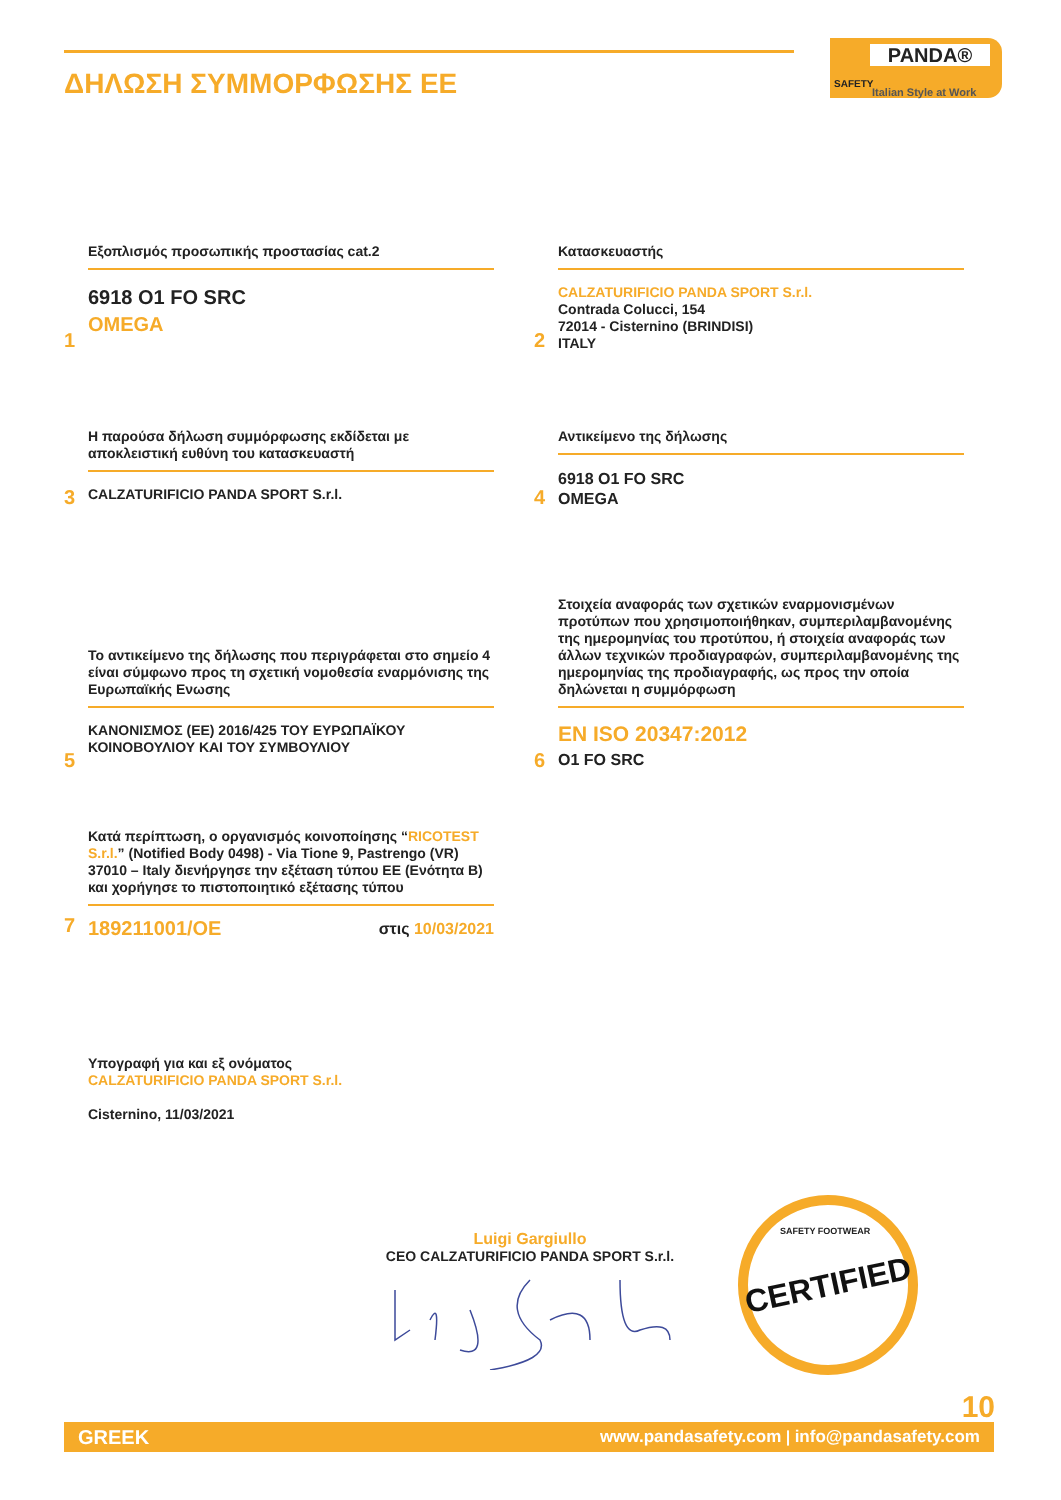ΔΗΛΩΣΗ ΣΥΜΜΟΡΦΩΣΗΣ ΕΕ
PANDA®
Italian Style at Work
SAFETY
1
Εξοπλισμός προσωπικής προστασίας cat.2
6918 O1 FO SRC
OMEGA
2
Κατασκευαστής
CALZATURIFICIO PANDA SPORT S.r.l.
Contrada Colucci, 154
72014 - Cisternino (BRINDISI)
ITALY
3
Η παρούσα δήλωση συμμόρφωσης εκδίδεται με αποκλειστική ευθύνη του κατασκευαστή
CALZATURIFICIO PANDA SPORT S.r.l.
4
Αντικείμενο της δήλωσης
6918 O1 FO SRC
OMEGA
5
Το αντικείμενο της δήλωσης που περιγράφεται στο σημείο 4 είναι σύμφωνο προς τη σχετική νομοθεσία εναρμόνισης της Ευρωπαϊκής Ενωσης
ΚΑΝΟΝΙΣΜΟΣ (ΕΕ) 2016/425 ΤΟΥ ΕΥΡΩΠΑΪΚΟΥ ΚΟΙΝΟΒΟΥΛΙΟΥ ΚΑΙ ΤΟΥ ΣΥΜΒΟΥΛΙΟΥ
6
Στοιχεία αναφοράς των σχετικών εναρμονισμένων προτύπων που χρησιμοποιήθηκαν, συμπεριλαμβανομένης της ημερομηνίας του προτύπου, ή στοιχεία αναφοράς των άλλων τεχνικών προδιαγραφών, συμπεριλαμβανομένης της ημερομηνίας της προδιαγραφής, ως προς την οποία δηλώνεται η συμμόρφωση
EN ISO 20347:2012
O1 FO SRC
7
Κατά περίπτωση, ο οργανισμός κοινοποίησης “RICOTEST S.r.l.” (Notified Body 0498) - Via Tione 9, Pastrengo (VR) 37010 – Italy διενήργησε την εξέταση τύπου ΕΕ (Ενότητα Β) και χορήγησε το πιστοποιητικό εξέτασης τύπου
189211001/OE στις 10/03/2021
Υπογραφή για και εξ ονόματος
CALZATURIFICIO PANDA SPORT S.r.l.
Cisternino, 11/03/2021
Luigi Gargiullo
CEO CALZATURIFICIO PANDA SPORT S.r.l.
CERTIFIED SAFETY FOOTWEAR
10
GREEK www.pandasafety.com | info@pandasafety.com